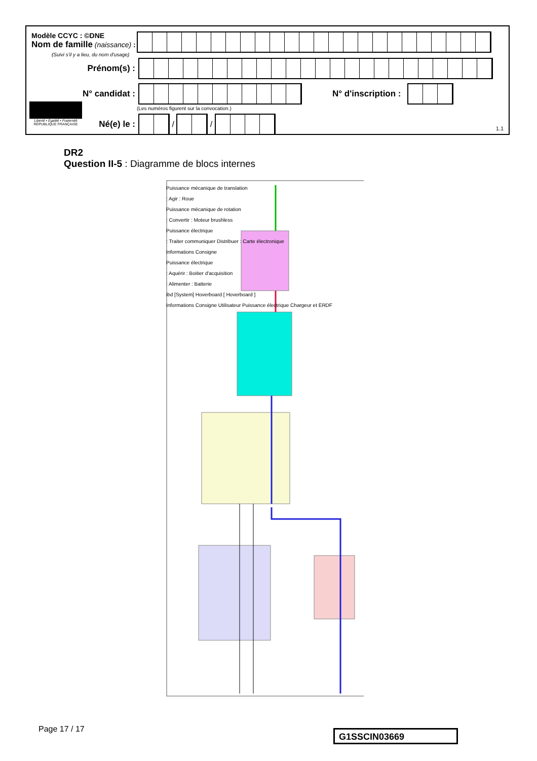Modèle CCYC : ©DNE
Nom de famille (naissance) :
(Suivi s'il y a lieu, du nom d'usage)
Prénom(s) :
N° candidat : N° d'inscription :
(Les numéros figurent sur la convocation.)
Liberté • Égalité • Fraternité
RÉPUBLIQUE FRANÇAISE
Né(e) le :
/
/
1.1
DR2
Question II-5 : Diagramme de blocs internes
Puissance mécanique de translation
: Agir : Roue
Puissance mécanique de rotation
: Convertir : Moteur brushless
Puissance électrique
: Traiter communiquer Distribuer : Carte électronique
Informations Consigne
Puissance électrique
: Aquérir : Boitier d'acquisition
: Alimenter : Batterie
ibd [System] Hoverboard [ Hoverboard ]
Informations Consigne Utilisateur Puissance électrique Chargeur et ERDF
Page 17 / 17 G1SSCIN03669